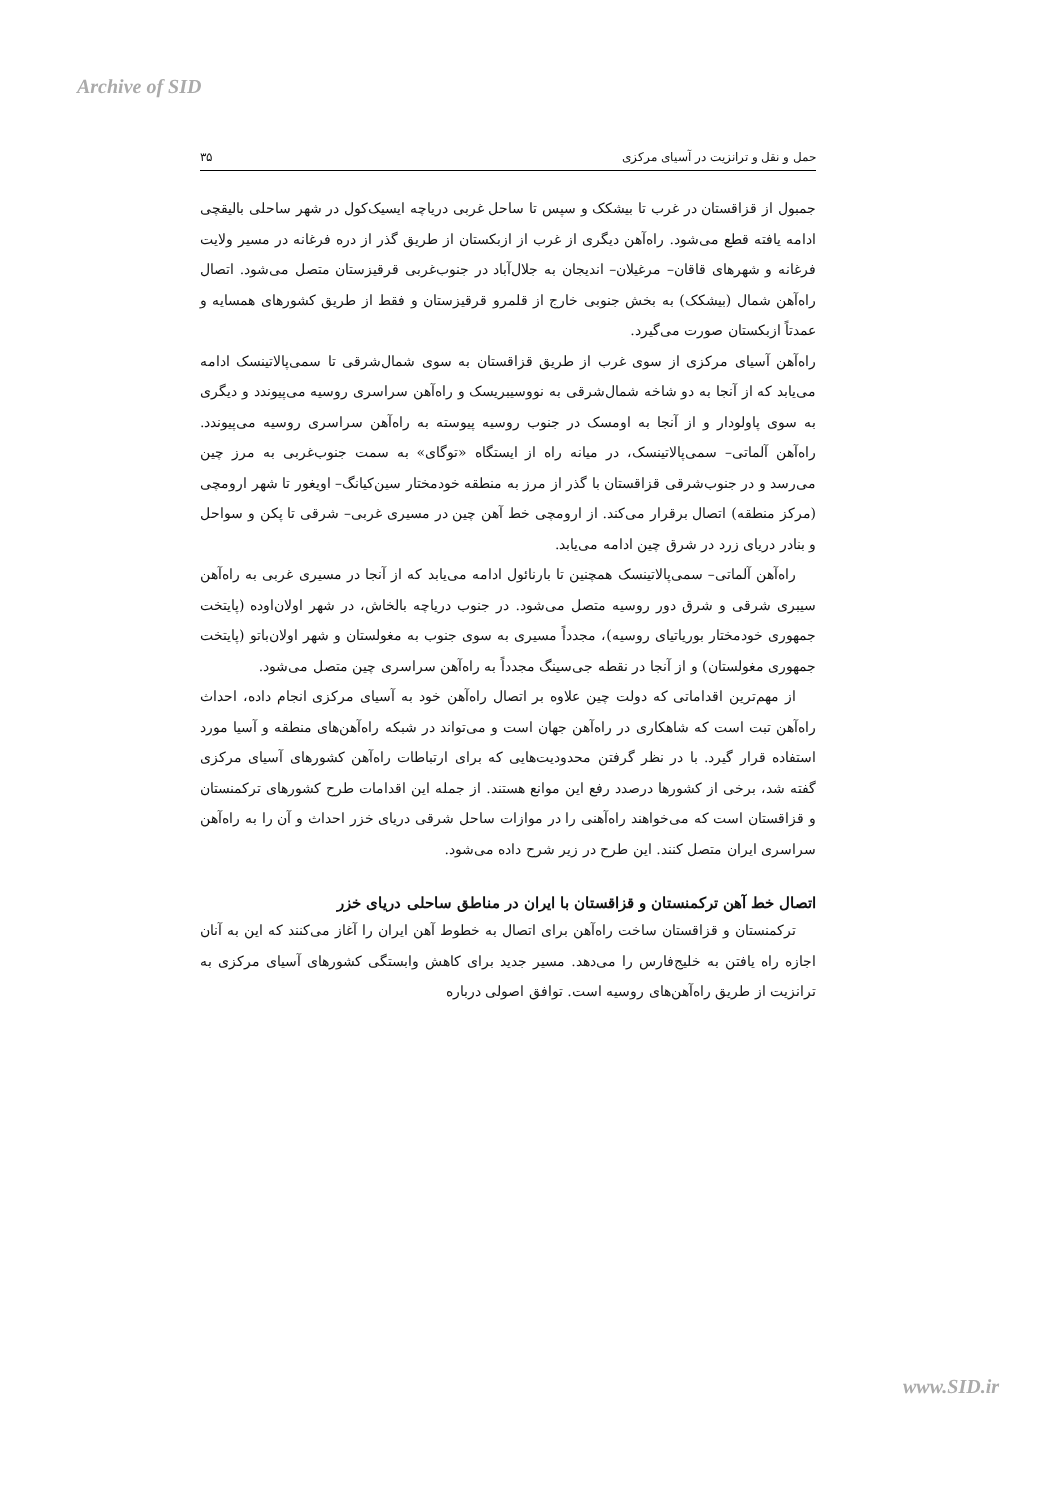Archive of SID
حمل و نقل و ترانزیت در آسیای مرکزی ۳۵
جمبول از قزاقستان در غرب تا بیشکک و سپس تا ساحل غربی دریاچه ایسیک‌کول در شهر ساحلی بالیقچی ادامه یافته قطع می‌شود. راه‌آهن دیگری از غرب از ازبکستان از طریق گذر از دره فرغانه در مسیر ولایت فرغانه و شهرهای قاقان– مرغیلان– اندیجان به جلال‌آباد در جنوب‌غربی قرقیزستان متصل می‌شود. اتصال راه‌آهن شمال (بیشکک) به بخش جنوبی خارج از قلمرو قرقیزستان و فقط از طریق کشورهای همسایه و عمدتاً ازبکستان صورت می‌گیرد.
راه‌آهن آسیای مرکزی از سوی غرب از طریق قزاقستان به سوی شمال‌شرقی تا سمی‌پالاتینسک ادامه می‌یابد که از آنجا به دو شاخه شمال‌شرقی به نووسیبریسک و راه‌آهن سراسری روسیه می‌پیوندد و دیگری به سوی پاولودار و از آنجا به اومسک در جنوب روسیه پیوسته به راه‌آهن سراسری روسیه می‌پیوندد. راه‌آهن آلماتی– سمی‌پالاتینسک، در میانه راه از ایستگاه «توگای» به سمت جنوب‌غربی به مرز چین می‌رسد و در جنوب‌شرقی قزاقستان با گذر از مرز به منطقه خودمختار سین‌کیانگ– اویغور تا شهر ارومچی (مرکز منطقه) اتصال برقرار می‌کند. از ارومچی خط آهن چین در مسیری غربی– شرقی تا پکن و سواحل و بنادر دریای زرد در شرق چین ادامه می‌یابد.
راه‌آهن آلماتی– سمی‌پالاتینسک همچنین تا بارنائول ادامه می‌یابد که از آنجا در مسیری غربی به راه‌آهن سیبری شرقی و شرق دور روسیه متصل می‌شود. در جنوب دریاچه بالخاش، در شهر اولان‌اوده (پایتخت جمهوری خودمختار بوریاتیای روسیه)، مجدداً مسیری به سوی جنوب به مغولستان و شهر اولان‌باتو (پایتخت جمهوری مغولستان) و از آنجا در نقطه جی‌سینگ مجدداً به راه‌آهن سراسری چین متصل می‌شود.
از مهم‌ترین اقداماتی که دولت چین علاوه بر اتصال راه‌آهن خود به آسیای مرکزی انجام داده، احداث راه‌آهن تبت است که شاهکاری در راه‌آهن جهان است و می‌تواند در شبکه راه‌آهن‌های منطقه و آسیا مورد استفاده قرار گیرد. با در نظر گرفتن محدودیت‌هایی که برای ارتباطات راه‌آهن کشورهای آسیای مرکزی گفته شد، برخی از کشورها درصدد رفع این موانع هستند. از جمله این اقدامات طرح کشورهای ترکمنستان و قزاقستان است که می‌خواهند راه‌آهنی را در موازات ساحل شرقی دریای خزر احداث و آن را به راه‌آهن سراسری ایران متصل کنند. این طرح در زیر شرح داده می‌شود.
اتصال خط آهن ترکمنستان و قزاقستان با ایران در مناطق ساحلی دریای خزر
ترکمنستان و قزاقستان ساخت راه‌آهن برای اتصال به خطوط آهن ایران را آغاز می‌کنند که این به آنان اجازه راه یافتن به خلیج‌فارس را می‌دهد. مسیر جدید برای کاهش وابستگی کشورهای آسیای مرکزی به ترانزیت از طریق راه‌آهن‌های روسیه است. توافق اصولی درباره
www.SID.ir